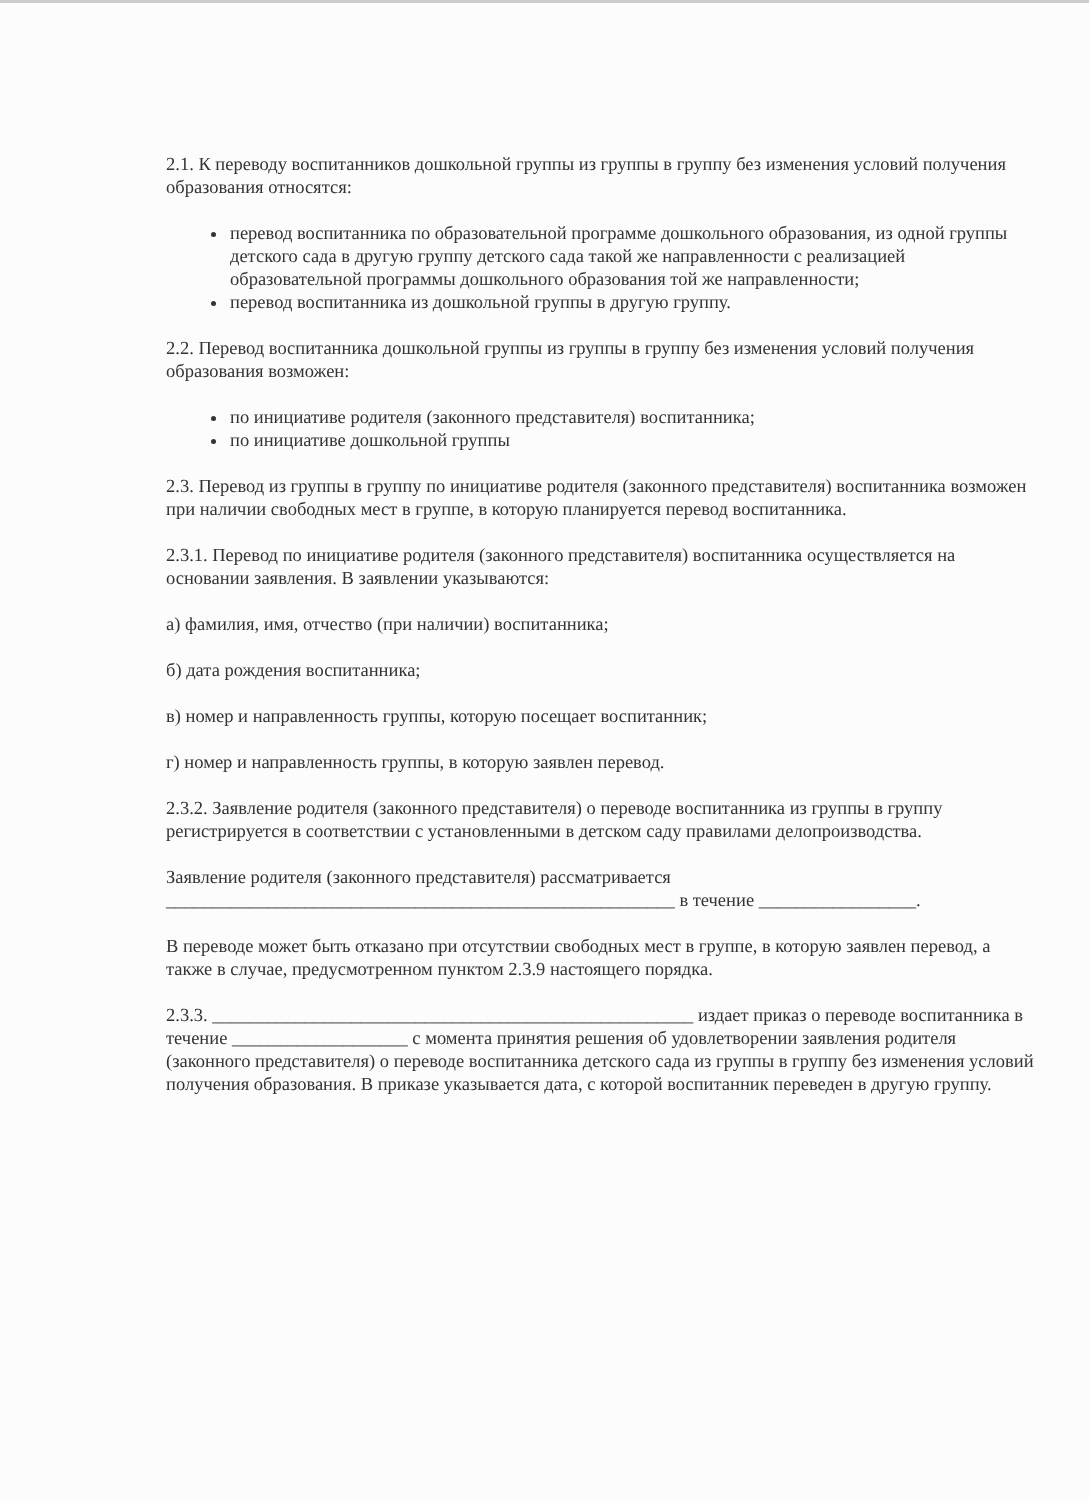2.1. К переводу воспитанников дошкольной группы из группы в группу без изменения условий получения образования относятся:
перевод воспитанника по образовательной программе дошкольного образования, из одной группы детского сада в другую группу детского сада такой же направленности с реализацией образовательной программы дошкольного образования той же направленности;
перевод воспитанника из дошкольной группы в другую группу.
2.2. Перевод воспитанника дошкольной группы из группы в группу без изменения условий получения образования возможен:
по инициативе родителя (законного представителя) воспитанника;
по инициативе дошкольной группы
2.3. Перевод из группы в группу по инициативе родителя (законного представителя) воспитанника возможен при наличии свободных мест в группе, в которую планируется перевод воспитанника.
2.3.1. Перевод по инициативе родителя (законного представителя) воспитанника осуществляется на основании заявления. В заявлении указываются:
а) фамилия, имя, отчество (при наличии) воспитанника;
б) дата рождения воспитанника;
в) номер и направленность группы, которую посещает воспитанник;
г) номер и направленность группы, в которую заявлен перевод.
2.3.2. Заявление родителя (законного представителя) о переводе воспитанника из группы в группу регистрируется в соответствии с установленными в детском саду правилами делопроизводства.
Заявление родителя (законного представителя) рассматривается _______________________________________________________ в течение _________________.
В переводе может быть отказано при отсутствии свободных мест в группе, в которую заявлен перевод, а также в случае, предусмотренном пунктом 2.3.9 настоящего порядка.
2.3.3. ____________________________________________________ издает приказ о переводе воспитанника в течение ___________________ с момента принятия решения об удовлетворении заявления родителя (законного представителя) о переводе воспитанника детского сада из группы в группу без изменения условий получения образования. В приказе указывается дата, с которой воспитанник переведен в другую группу.